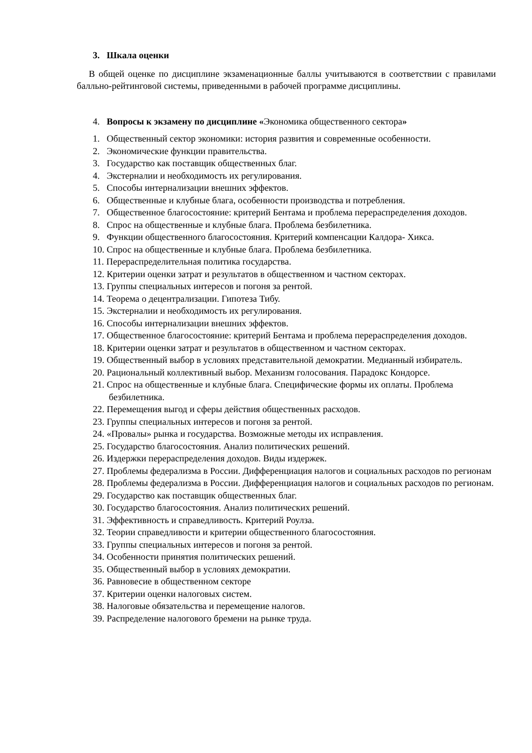3. Шкала оценки
В общей оценке по дисциплине экзаменационные баллы учитываются в соответствии с правилами балльно-рейтинговой системы, приведенными в рабочей программе дисциплины.
4. Вопросы к экзамену по дисциплине «Экономика общественного сектора»
1. Общественный сектор экономики: история развития и современные особенности.
2. Экономические функции правительства.
3. Государство как поставщик общественных благ.
4. Экстерналии и необходимость их регулирования.
5. Способы интернализации внешних эффектов.
6. Общественные и клубные блага, особенности производства и потребления.
7. Общественное благосостояние: критерий Бентама и проблема перераспределения доходов.
8. Спрос на общественные и клубные блага. Проблема безбилетника.
9. Функции общественного благосостояния. Критерий компенсации Калдора- Хикса.
10. Спрос на общественные и клубные блага. Проблема безбилетника.
11. Перераспределительная политика государства.
12. Критерии оценки затрат и результатов в общественном и частном секторах.
13. Группы специальных интересов и погоня за рентой.
14. Теорема о децентрализации. Гипотеза Тибу.
15. Экстерналии и необходимость их регулирования.
16. Способы интернализации внешних эффектов.
17. Общественное благосостояние: критерий Бентама и проблема перераспределения доходов.
18. Критерии оценки затрат и результатов в общественном и частном секторах.
19. Общественный выбор в условиях представительной демократии. Медианный избиратель.
20. Рациональный коллективный выбор. Механизм голосования. Парадокс Кондорсе.
21. Спрос на общественные и клубные блага. Специфические формы их оплаты. Проблема безбилетника.
22. Перемещения выгод и сферы действия общественных расходов.
23. Группы специальных интересов и погоня за рентой.
24. «Провалы» рынка и государства. Возможные методы их исправления.
25. Государство благосостояния. Анализ политических решений.
26. Издержки перераспределения доходов. Виды издержек.
27. Проблемы федерализма в России. Дифференциация налогов и социальных расходов по регионам
28. Проблемы федерализма в России. Дифференциация налогов и социальных расходов по регионам.
29. Государство как поставщик общественных благ.
30. Государство благосостояния. Анализ политических решений.
31. Эффективность и справедливость. Критерий Роулза.
32. Теории справедливости и критерии общественного благосостояния.
33. Группы специальных интересов и погоня за рентой.
34. Особенности принятия политических решений.
35. Общественный выбор в условиях демократии.
36. Равновесие в общественном секторе
37. Критерии оценки налоговых систем.
38. Налоговые обязательства и перемещение налогов.
39. Распределение налогового бремени на рынке труда.